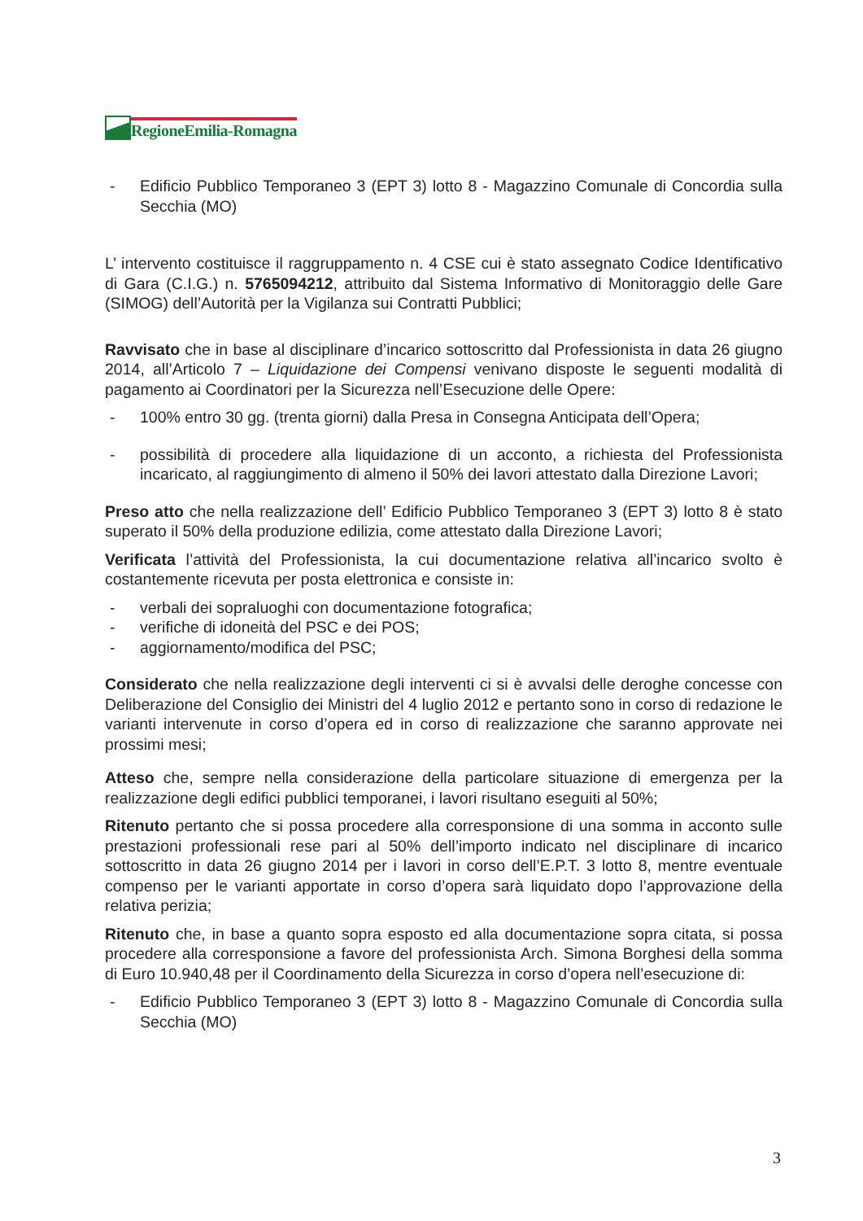RegioneEmilia-Romagna
- Edificio Pubblico Temporaneo 3 (EPT 3) lotto 8 - Magazzino Comunale di Concordia sulla Secchia (MO)
L’ intervento costituisce il raggruppamento n. 4 CSE cui è stato assegnato Codice Identificativo di Gara (C.I.G.) n. 5765094212, attribuito dal Sistema Informativo di Monitoraggio delle Gare (SIMOG) dell’Autorità per la Vigilanza sui Contratti Pubblici;
Ravvisato che in base al disciplinare d’incarico sottoscritto dal Professionista in data 26 giugno 2014, all’Articolo 7 – Liquidazione dei Compensi venivano disposte le seguenti modalità di pagamento ai Coordinatori per la Sicurezza nell’Esecuzione delle Opere:
- 100% entro 30 gg. (trenta giorni) dalla Presa in Consegna Anticipata dell’Opera;
- possibilità di procedere alla liquidazione di un acconto, a richiesta del Professionista incaricato, al raggiungimento di almeno il 50% dei lavori attestato dalla Direzione Lavori;
Preso atto che nella realizzazione dell’ Edificio Pubblico Temporaneo 3 (EPT 3) lotto 8 è stato superato il 50% della produzione edilizia, come attestato dalla Direzione Lavori;
Verificata l’attività del Professionista, la cui documentazione relativa all’incarico svolto è costantemente ricevuta per posta elettronica e consiste in:
- verbali dei sopraluoghi con documentazione fotografica;
- verifiche di idoneità del PSC e dei POS;
- aggiornamento/modifica del PSC;
Considerato che nella realizzazione degli interventi ci si è avvalsi delle deroghe concesse con Deliberazione del Consiglio dei Ministri del 4 luglio 2012 e pertanto sono in corso di redazione le varianti intervenute in corso d’opera ed in corso di realizzazione che saranno approvate nei prossimi mesi;
Atteso che, sempre nella considerazione della particolare situazione di emergenza per la realizzazione degli edifici pubblici temporanei, i lavori risultano eseguiti al 50%;
Ritenuto pertanto che si possa procedere alla corresponsione di una somma in acconto sulle prestazioni professionali rese pari al 50% dell’importo indicato nel disciplinare di incarico sottoscritto in data 26 giugno 2014 per i lavori in corso dell’E.P.T. 3 lotto 8, mentre eventuale compenso per le varianti apportate in corso d’opera sarà liquidato dopo l’approvazione della relativa perizia;
Ritenuto che, in base a quanto sopra esposto ed alla documentazione sopra citata, si possa procedere alla corresponsione a favore del professionista Arch. Simona Borghesi della somma di Euro 10.940,48 per il Coordinamento della Sicurezza in corso d’opera nell’esecuzione di:
- Edificio Pubblico Temporaneo 3 (EPT 3) lotto 8 - Magazzino Comunale di Concordia sulla Secchia (MO)
3